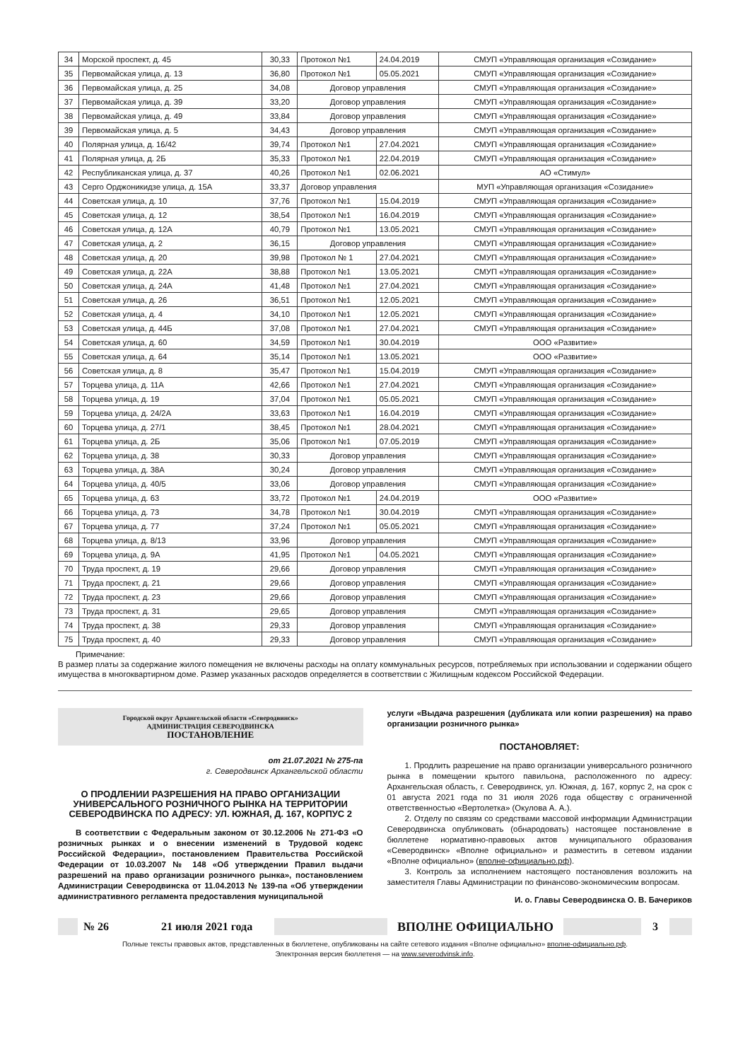| 34 | Морской проспект, д. 45 | 30,33 | Протокол №1 | 24.04.2019 | СМУП «Управляющая организация «Созидание» |
| 35 | Первомайская улица, д. 13 | 36,80 | Протокол №1 | 05.05.2021 | СМУП «Управляющая организация «Созидание» |
| 36 | Первомайская улица, д. 25 | 34,08 | Договор управления | | СМУП «Управляющая организация «Созидание» |
| 37 | Первомайская улица, д. 39 | 33,20 | Договор управления | | СМУП «Управляющая организация «Созидание» |
| 38 | Первомайская улица, д. 49 | 33,84 | Договор управления | | СМУП «Управляющая организация «Созидание» |
| 39 | Первомайская улица, д. 5 | 34,43 | Договор управления | | СМУП «Управляющая организация «Созидание» |
| 40 | Полярная улица, д. 16/42 | 39,74 | Протокол №1 | 27.04.2021 | СМУП «Управляющая организация «Созидание» |
| 41 | Полярная улица, д. 2Б | 35,33 | Протокол №1 | 22.04.2019 | СМУП «Управляющая организация «Созидание» |
| 42 | Республиканская улица, д. 37 | 40,26 | Протокол №1 | 02.06.2021 | АО «Стимул» |
| 43 | Серго Орджоникидзе улица, д. 15А | 33,37 | Договор управления | | МУП «Управляющая организация «Созидание» |
| 44 | Советская улица, д. 10 | 37,76 | Протокол №1 | 15.04.2019 | СМУП «Управляющая организация «Созидание» |
| 45 | Советская улица, д. 12 | 38,54 | Протокол №1 | 16.04.2019 | СМУП «Управляющая организация «Созидание» |
| 46 | Советская улица, д. 12А | 40,79 | Протокол №1 | 13.05.2021 | СМУП «Управляющая организация «Созидание» |
| 47 | Советская улица, д. 2 | 36,15 | Договор управления | | СМУП «Управляющая организация «Созидание» |
| 48 | Советская улица, д. 20 | 39,98 | Протокол № 1 | 27.04.2021 | СМУП «Управляющая организация «Созидание» |
| 49 | Советская улица, д. 22А | 38,88 | Протокол №1 | 13.05.2021 | СМУП «Управляющая организация «Созидание» |
| 50 | Советская улица, д. 24А | 41,48 | Протокол №1 | 27.04.2021 | СМУП «Управляющая организация «Созидание» |
| 51 | Советская улица, д. 26 | 36,51 | Протокол №1 | 12.05.2021 | СМУП «Управляющая организация «Созидание» |
| 52 | Советская улица, д. 4 | 34,10 | Протокол №1 | 12.05.2021 | СМУП «Управляющая организация «Созидание» |
| 53 | Советская улица, д. 44Б | 37,08 | Протокол №1 | 27.04.2021 | СМУП «Управляющая организация «Созидание» |
| 54 | Советская улица, д. 60 | 34,59 | Протокол №1 | 30.04.2019 | ООО «Развитие» |
| 55 | Советская улица, д. 64 | 35,14 | Протокол №1 | 13.05.2021 | ООО «Развитие» |
| 56 | Советская улица, д. 8 | 35,47 | Протокол №1 | 15.04.2019 | СМУП «Управляющая организация «Созидание» |
| 57 | Торцева улица, д. 11А | 42,66 | Протокол №1 | 27.04.2021 | СМУП «Управляющая организация «Созидание» |
| 58 | Торцева улица, д. 19 | 37,04 | Протокол №1 | 05.05.2021 | СМУП «Управляющая организация «Созидание» |
| 59 | Торцева улица, д. 24/2А | 33,63 | Протокол №1 | 16.04.2019 | СМУП «Управляющая организация «Созидание» |
| 60 | Торцева улица, д. 27/1 | 38,45 | Протокол №1 | 28.04.2021 | СМУП «Управляющая организация «Созидание» |
| 61 | Торцева улица, д. 2Б | 35,06 | Протокол №1 | 07.05.2019 | СМУП «Управляющая организация «Созидание» |
| 62 | Торцева улица, д. 38 | 30,33 | Договор управления | | СМУП «Управляющая организация «Созидание» |
| 63 | Торцева улица, д. 38А | 30,24 | Договор управления | | СМУП «Управляющая организация «Созидание» |
| 64 | Торцева улица, д. 40/5 | 33,06 | Договор управления | | СМУП «Управляющая организация «Созидание» |
| 65 | Торцева улица, д. 63 | 33,72 | Протокол №1 | 24.04.2019 | ООО «Развитие» |
| 66 | Торцева улица, д. 73 | 34,78 | Протокол №1 | 30.04.2019 | СМУП «Управляющая организация «Созидание» |
| 67 | Торцева улица, д. 77 | 37,24 | Протокол №1 | 05.05.2021 | СМУП «Управляющая организация «Созидание» |
| 68 | Торцева улица, д. 8/13 | 33,96 | Договор управления | | СМУП «Управляющая организация «Созидание» |
| 69 | Торцева улица, д. 9А | 41,95 | Протокол №1 | 04.05.2021 | СМУП «Управляющая организация «Созидание» |
| 70 | Труда проспект, д. 19 | 29,66 | Договор управления | | СМУП «Управляющая организация «Созидание» |
| 71 | Труда проспект, д. 21 | 29,66 | Договор управления | | СМУП «Управляющая организация «Созидание» |
| 72 | Труда проспект, д. 23 | 29,66 | Договор управления | | СМУП «Управляющая организация «Созидание» |
| 73 | Труда проспект, д. 31 | 29,65 | Договор управления | | СМУП «Управляющая организация «Созидание» |
| 74 | Труда проспект, д. 38 | 29,33 | Договор управления | | СМУП «Управляющая организация «Созидание» |
| 75 | Труда проспект, д. 40 | 29,33 | Договор управления | | СМУП «Управляющая организация «Созидание» |
Примечание:
В размер платы за содержание жилого помещения не включены расходы на оплату коммунальных ресурсов, потребляемых при использовании и содержании общего имущества в многоквартирном доме. Размер указанных расходов определяется в соответствии с Жилищным кодексом Российской Федерации.
Городской округ Архангельской области «Северодвинск»
АДМИНИСТРАЦИЯ СЕВЕРОДВИНСКА
ПОСТАНОВЛЕНИЕ
от 21.07.2021 № 275-па
г. Северодвинск Архангельской области
О ПРОДЛЕНИИ РАЗРЕШЕНИЯ НА ПРАВО ОРГАНИЗАЦИИ УНИВЕРСАЛЬНОГО РОЗНИЧНОГО РЫНКА НА ТЕРРИТОРИИ СЕВЕРОДВИНСКА ПО АДРЕСУ: УЛ. ЮЖНАЯ, Д. 167, КОРПУС 2
В соответствии с Федеральным законом от 30.12.2006 № 271-ФЗ «О розничных рынках и о внесении изменений в Трудовой кодекс Российской Федерации», постановлением Правительства Российской Федерации от 10.03.2007 № 148 «Об утверждении Правил выдачи разрешений на право организации розничного рынка», постановлением Администрации Северодвинска от 11.04.2013 № 139-па «Об утверждении административного регламента предоставления муниципальной
услуги «Выдача разрешения (дубликата или копии разрешения) на право организации розничного рынка»
ПОСТАНОВЛЯЕТ:
1. Продлить разрешение на право организации универсального розничного рынка в помещении крытого павильона, расположенного по адресу: Архангельская область, г. Северодвинск, ул. Южная, д. 167, корпус 2, на срок с 01 августа 2021 года по 31 июля 2026 года обществу с ограниченной ответственностью «Вертолетка» (Окулова А. А.).
2. Отделу по связям со средствами массовой информации Администрации Северодвинска опубликовать (обнародовать) настоящее постановление в бюллетене нормативно-правовых актов муниципального образования «Северодвинск» «Вполне официально» и разместить в сетевом издании «Вполне официально» (вполне-официально.рф).
3. Контроль за исполнением настоящего постановления возложить на заместителя Главы Администрации по финансово-экономическим вопросам.
И. о. Главы Северодвинска О. В. Бачериков
№ 26
21 июля 2021 года
ВПОЛНЕ ОФИЦИАЛЬНО 3
Полные тексты правовых актов, представленных в бюллетене, опубликованы на сайте сетевого издания «Вполне официально» вполне-официально.рф.
Электронная версия бюллетеня — на www.severodvinsk.info.